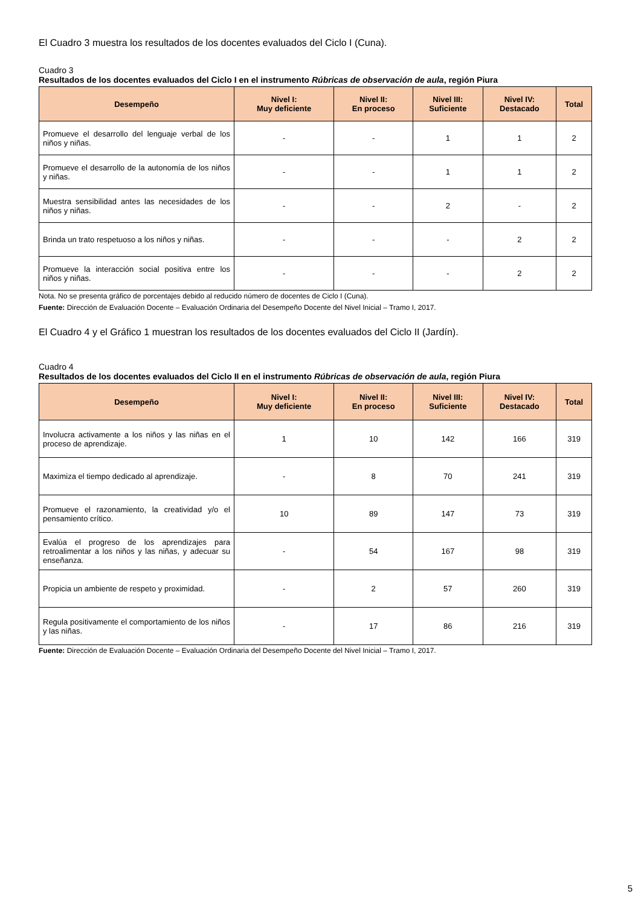El Cuadro 3 muestra los resultados de los docentes evaluados del Ciclo I (Cuna).
Cuadro 3
Resultados de los docentes evaluados del Ciclo I en el instrumento Rúbricas de observación de aula, región Piura
| Desempeño | Nivel I: Muy deficiente | Nivel II: En proceso | Nivel III: Suficiente | Nivel IV: Destacado | Total |
| --- | --- | --- | --- | --- | --- |
| Promueve el desarrollo del lenguaje verbal de los niños y niñas. | - | - | 1 | 1 | 2 |
| Promueve el desarrollo de la autonomía de los niños y niñas. | - | - | 1 | 1 | 2 |
| Muestra sensibilidad antes las necesidades de los niños y niñas. | - | - | 2 | - | 2 |
| Brinda un trato respetuoso a los niños y niñas. | - | - | - | 2 | 2 |
| Promueve la interacción social positiva entre los niños y niñas. | - | - | - | 2 | 2 |
Nota. No se presenta gráfico de porcentajes debido al reducido número de docentes de Ciclo I (Cuna).
Fuente: Dirección de Evaluación Docente – Evaluación Ordinaria del Desempeño Docente del Nivel Inicial – Tramo I, 2017.
El Cuadro 4 y el Gráfico 1 muestran los resultados de los docentes evaluados del Ciclo II (Jardín).
Cuadro 4
Resultados de los docentes evaluados del Ciclo II en el instrumento Rúbricas de observación de aula, región Piura
| Desempeño | Nivel I: Muy deficiente | Nivel II: En proceso | Nivel III: Suficiente | Nivel IV: Destacado | Total |
| --- | --- | --- | --- | --- | --- |
| Involucra activamente a los niños y las niñas en el proceso de aprendizaje. | 1 | 10 | 142 | 166 | 319 |
| Maximiza el tiempo dedicado al aprendizaje. | - | 8 | 70 | 241 | 319 |
| Promueve el razonamiento, la creatividad y/o el pensamiento crítico. | 10 | 89 | 147 | 73 | 319 |
| Evalúa el progreso de los aprendizajes para retroalimentar a los niños y las niñas, y adecuar su enseñanza. | - | 54 | 167 | 98 | 319 |
| Propicia un ambiente de respeto y proximidad. | - | 2 | 57 | 260 | 319 |
| Regula positivamente el comportamiento de los niños y las niñas. | - | 17 | 86 | 216 | 319 |
Fuente: Dirección de Evaluación Docente – Evaluación Ordinaria del Desempeño Docente del Nivel Inicial – Tramo I, 2017.
5